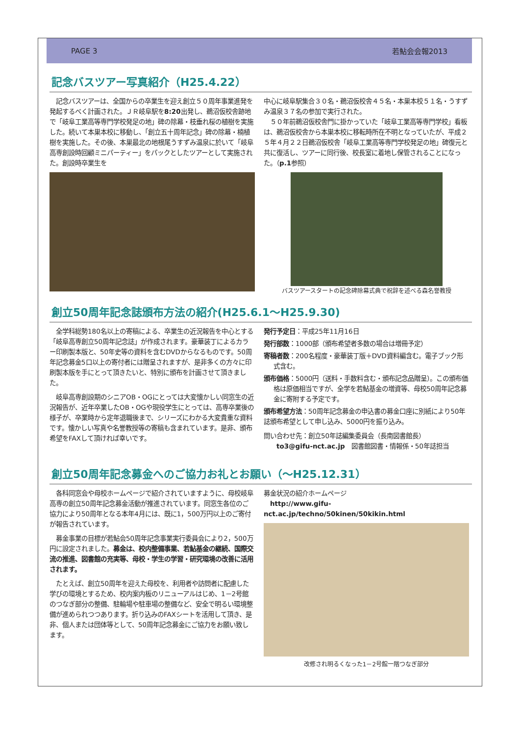PAGE 3 若鮎会会報2013
記念バスツアー写真紹介（H25.4.22）
　記念バスツアーは、全国からの卒業生を迎え創立５０周年事業進発を発起するべく計画された。ＪＲ岐阜駅を8:20出発し、鵜沼仮校舎跡地で「岐阜工業高等専門学校発足の地」碑の除幕・枝垂れ桜の植樹を実施した。続いて本巣本校に移動し、「創立五十周年記念」碑の除幕・楠植樹を実施した。その後、本巣最北の地根尾うすずみ温泉に於いて「岐阜高専創設時回顧ミニパーティー」をパックとしたツアーとして実施された。創設時卒業生を
中心に岐阜駅集合３０名・鵜沼仮校舎４５名・本巣本校５１名・うすずみ温泉３７名の参加で実行された。
　５０年前鵜沼仮校舎門に掛かっていた「岐阜工業高等専門学校」看板は、鵜沼仮校舎から本巣本校に移転時所在不明となっていたが、平成２５年４月２２日鵜沼仮校舎「岐阜工業高等専門学校発足の地」碑復元と共に復活し、ツアーに同行後、校長室に着地し保管されることになった。（p.1参照）
バスツアースタートの記念碑除幕式典で祝辞を述べる森名誉教授
創立50周年記念誌頒布方法の紹介(H25.6.1～H25.9.30)
　全学科総勢180名以上の寄稿による、卒業生の近況報告を中心とする「岐阜高専創立50周年記念誌」が作成されます。豪華装丁によるカラー印刷製本版と、50年史等の資料を含むDVDからなるものです。50周年記念募金5口以上の寄付者には贈呈されますが、是非多くの方々に印刷製本版を手にとって頂きたいと、特別に頒布を計画させて頂きました。
　岐阜高専創設期のシニアOB・OGにとっては大変懐かしい同窓生の近況報告が、近年卒業したOB・OGや現役学生にとっては、高専卒業後の様子が、卒業時から定年退職後まで、シリーズにわかる大変貴重な資料です。懐かしい写真や名誉教授等の寄稿も含まれています。是非、頒布希望をFAXして頂ければ幸いです。
発行予定日：平成25年11月16日
発行部数：1000部（頒布希望者多数の場合は増冊予定）
寄稿者数：200名程度・豪華装丁版＋DVD資料編含む。電子ブック形式含む。
頒布価格：5000円（送料・手数料含む・頒布記念品贈呈）。この頒布価格は原価相当ですが、全学を若鮎基金の増資等、母校50周年記念募金に寄附する予定です。
頒布希望方法：50周年記念募金の申込書の募金口座に別紙により50年誌頒布希望として申し込み、5000円を振り込み。
問い合わせ先：創立50年誌編集委員会（長南図書館長）
　　to3@gifu-nct.ac.jp　図書館図書・情報係・50年誌担当
創立50周年記念募金へのご協力お礼とお願い（～H25.12.31）
　各科同窓会や母校ホームページで紹介されていますように、母校岐阜高専の創立50周年記念募金活動が推進されています。同窓生各位のご協力により50周年となる本年4月には、既に1，500万円以上のご寄付が報告されています。
　募金事業の目標が若鮎会50周年記念事業実行委員会により2，500万円に設定されました。募金は、校内整備事業、若鮎基金の継続、国際交流の推進、図書館の充実等、母校・学生の学習・研究環境の改善に活用されます。
　たとえば、創立50周年を迎えた母校を、利用者や訪問者に配慮した学びの環境とするため、校内案内板のリニューアルはじめ、1－2号館のつなぎ部分の整備、駐輪場や駐車場の整備など、安全で明るい環境整備が進められつつあります。折り込みのFAXシートを活用して頂き、是非、個人または団体等として、50周年記念募金にご協力をお願い致します。
募金状況の紹介ホームページ
　http://www.gifu-nct.ac.jp/techno/50kinen/50kikin.html
改修され明るくなった1－2号館一階つなぎ部分